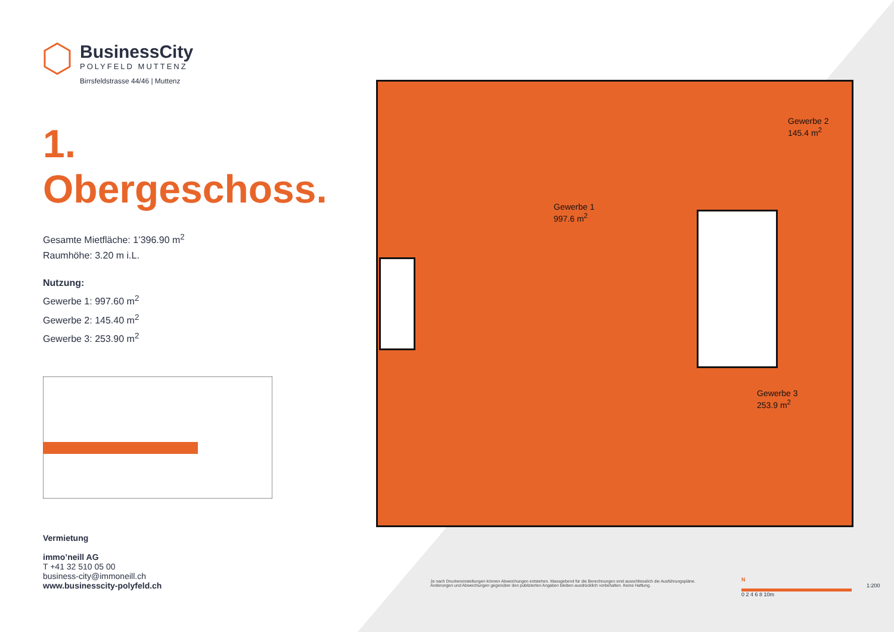BusinessCity
POLYFELD MUTTENZ
Birrsfeldstrasse 44/46 | Muttenz
1. Obergeschoss.
Gesamte Mietfläche: 1’396.90 m<sup>2</sup>
Raumhöhe: 3.20 m i.L.
Nutzung:
Gewerbe 1: 997.60 m<sup>2</sup>
Gewerbe 2: 145.40 m<sup>2</sup>
Gewerbe 3: 253.90 m<sup>2</sup>
Gewerbe 1
997.6 m<sup>2</sup>
Gewerbe 2
145.4 m<sup>2</sup>
Gewerbe 3
253.9 m<sup>2</sup>
Vermietung
immo’neill AG
T +41 32 510 05 00
business-city@immoneill.ch
www.businesscity-polyfeld.ch
Je nach Druckereinstellungen können Abweichungen entstehen. Massgebend für die Berechnungen sind ausschliesslich die Ausführungspläne. Änderungen und Abweichungen gegenüber den publizierten Angaben bleiben ausdrücklich vorbehalten. Keine Haftung.
N
1:200
0 2 4 6 8 10m